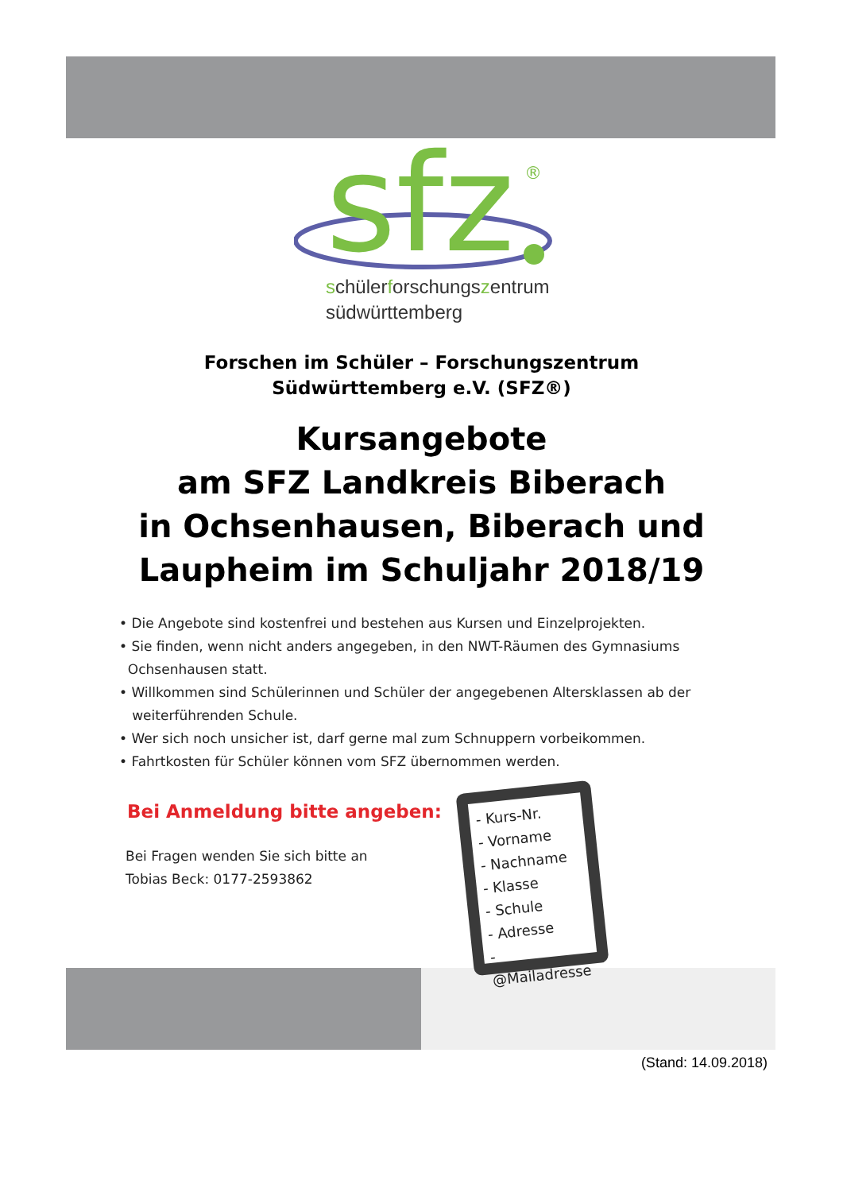sfz
®
schülerforschungszentrum
südwürttemberg
Forschen im Schüler – Forschungszentrum
Südwürttemberg e.V. (SFZ®)
Kursangebote
am SFZ Landkreis Biberach
in Ochsenhausen, Biberach und
Laupheim im Schuljahr 2018/19
• Die Angebote sind kostenfrei und bestehen aus Kursen und Einzelprojekten.
• Sie finden, wenn nicht anders angegeben, in den NWT-Räumen des Gymnasiums
Ochsenhausen statt.
• Willkommen sind Schülerinnen und Schüler der angegebenen Altersklassen ab der
weiterführenden Schule.
• Wer sich noch unsicher ist, darf gerne mal zum Schnuppern vorbeikommen.
• Fahrtkosten für Schüler können vom SFZ übernommen werden.
Bei Anmeldung bitte angeben:
Bei Fragen wenden Sie sich bitte an
Tobias Beck: 0177-2593862
- Kurs-Nr.
- Vorname
- Nachname
- Klasse
- Schule
- Adresse
- @Mailadresse
(Stand: 14.09.2018)